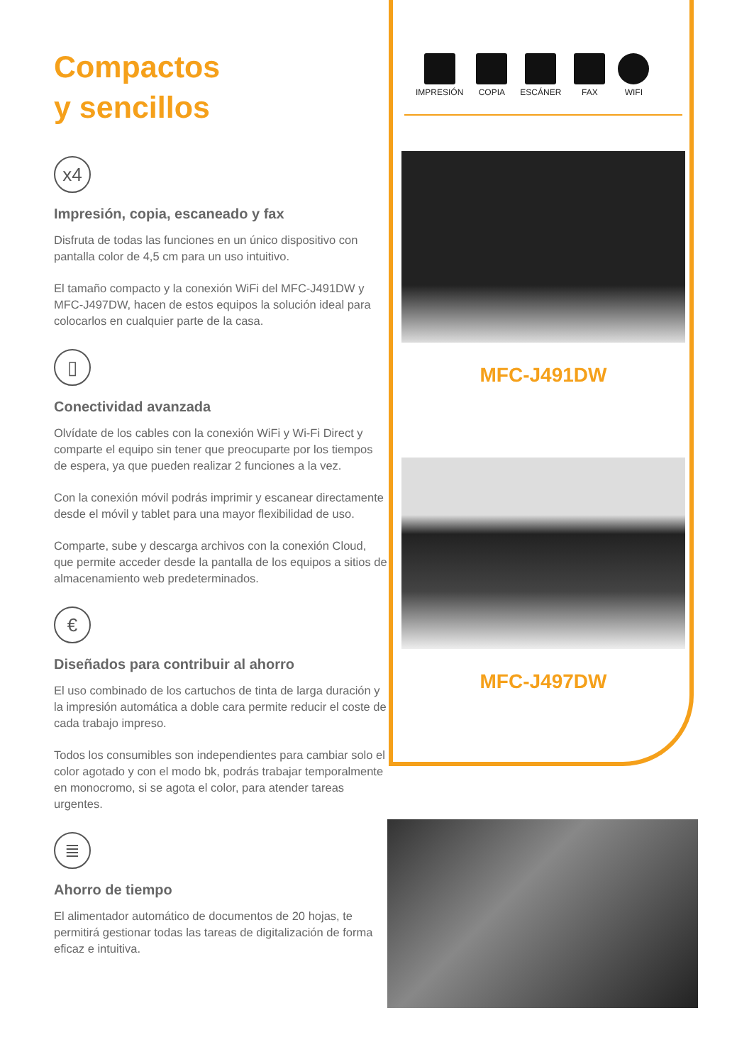Compactos
y sencillos
x4
Impresión, copia, escaneado y fax
Disfruta de todas las funciones en un único dispositivo con pantalla color de 4,5 cm para un uso intuitivo.
El tamaño compacto y la conexión WiFi del MFC-J491DW y MFC-J497DW, hacen de estos equipos la solución ideal para colocarlos en cualquier parte de la casa.
▯
Conectividad avanzada
Olvídate de los cables con la conexión WiFi y Wi-Fi Direct y comparte el equipo sin tener que preocuparte por los tiempos de espera, ya que pueden realizar 2 funciones a la vez.
Con la conexión móvil podrás imprimir y escanear directamente desde el móvil y tablet para una mayor flexibilidad de uso.
Comparte, sube y descarga archivos con la conexión Cloud, que permite acceder desde la pantalla de los equipos a sitios de almacenamiento web predeterminados.
€
Diseñados para contribuir al ahorro
El uso combinado de los cartuchos de tinta de larga duración y la impresión automática a doble cara permite reducir el coste de cada trabajo impreso.
Todos los consumibles son independientes para cambiar solo el color agotado y con el modo bk, podrás trabajar temporalmente en monocromo, si se agota el color, para atender tareas urgentes.
≣
Ahorro de tiempo
El alimentador automático de documentos de 20 hojas, te permitirá gestionar todas las tareas de digitalización de forma eficaz e intuitiva.
IMPRESIÓN COPIA ESCÁNER FAX WIFI
MFC-J491DW
MFC-J497DW